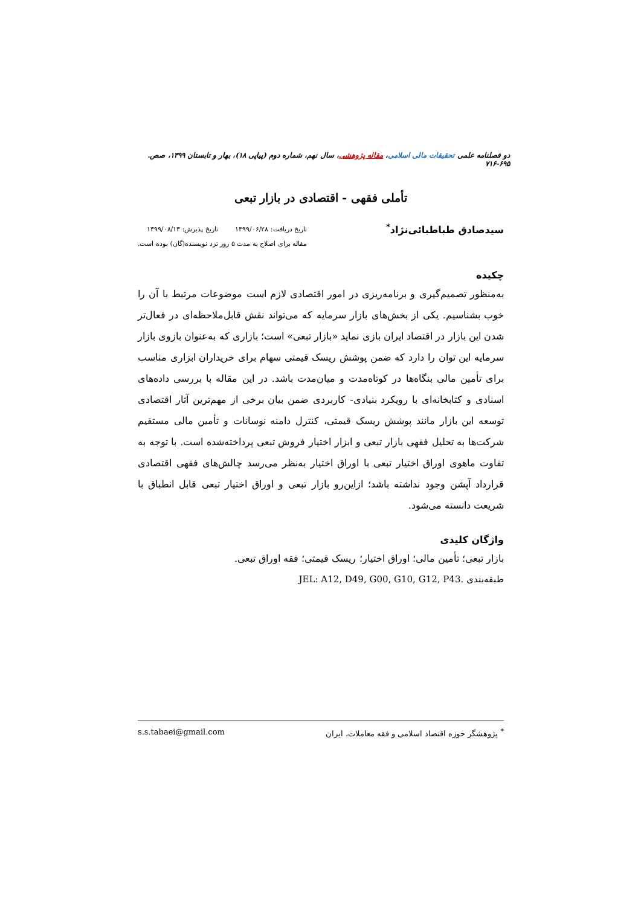دو فصلنامه علمی تحقیقات مالی اسلامی، مقاله پژوهشی، سال نهم، شماره دوم (پیاپی ۱۸)، بهار و تابستان ۱۳۹۹، صص. ۶۹۵-۷۱۶
تأملی فقهی - اقتصادی در بازار تبعی
سیدصادق طباطبائی‌نژاد<sup>*</sup>
تاریخ دریافت: ۱۳۹۹/۰۶/۲۸ تاریخ پذیرش: ۱۳۹۹/۰۸/۱۳
مقاله برای اصلاح به مدت ۵ روز نزد نویسنده(گان) بوده است.
چکیده
به‌منظور تصمیم‌گیری و برنامه‌ریزی در امور اقتصادی لازم است موضوعات مرتبط با آن را خوب بشناسیم. یکی از بخش‌های بازار سرمایه که می‌تواند نقش قابل‌ملاحظه‌ای در فعال‌تر شدن این بازار در اقتصاد ایران بازی نماید «بازار تبعی» است؛ بازاری که به‌عنوان بازوی بازار سرمایه این توان را دارد که ضمن پوشش ریسک قیمتی سهام برای خریداران ابزاری مناسب برای تأمین مالی بنگاه‌ها در کوتاه‌مدت و میان‌مدت باشد. در این مقاله با بررسی داده‌های اسنادی و کتابخانه‌ای با رویکرد بنیادی- کاربردی ضمن بیان برخی از مهم‌ترین آثار اقتصادی توسعه این بازار مانند پوشش ریسک قیمتی، کنترل دامنه نوسانات و تأمین مالی مستقیم شرکت‌ها به تحلیل فقهی بازار تبعی و ابزار اختیار فروش تبعی پرداخته‌شده است. با توجه به تفاوت ماهوی اوراق اختیار تبعی با اوراق اختیار به‌نظر می‌رسد چالش‌های فقهی اقتصادی قرارداد آپشن وجود نداشته باشد؛ ازاین‌رو بازار تبعی و اوراق اختیار تبعی قابل انطباق با شریعت دانسته می‌شود.
واژگان کلیدی
بازار تبعی؛ تأمین مالی؛ اوراق اختیار؛ ریسک قیمتی؛ فقه اوراق تبعی.
طبقه‌بندی JEL: A12, D49, G00, G10, G12, P43.
<sup>*</sup> پژوهشگر حوزه اقتصاد اسلامی و فقه معاملات، ایران s.s.tabaei@gmail.com